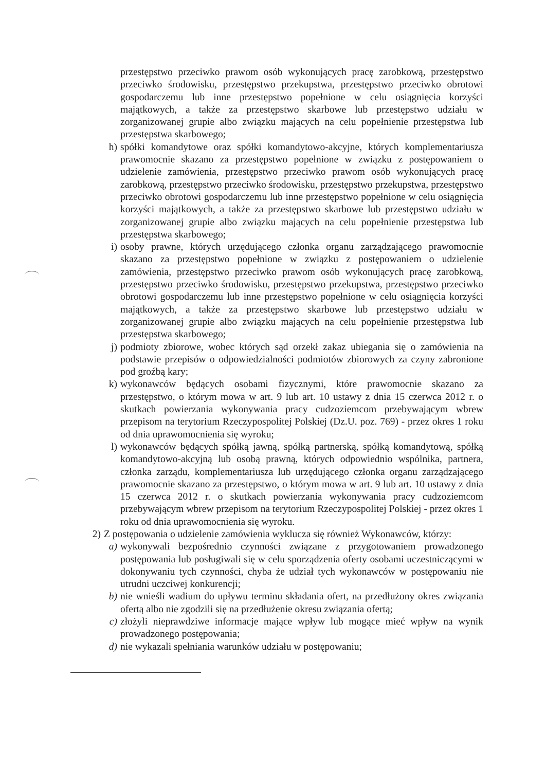przestępstwo przeciwko prawom osób wykonujących pracę zarobkową, przestępstwo przeciwko środowisku, przestępstwo przekupstwa, przestępstwo przeciwko obrotowi gospodarczemu lub inne przestępstwo popełnione w celu osiągnięcia korzyści majątkowych, a także za przestępstwo skarbowe lub przestępstwo udziału w zorganizowanej grupie albo związku mających na celu popełnienie przestępstwa lub przestępstwa skarbowego;
h) spółki komandytowe oraz spółki komandytowo-akcyjne, których komplementariusza prawomocnie skazano za przestępstwo popełnione w związku z postępowaniem o udzielenie zamówienia, przestępstwo przeciwko prawom osób wykonujących pracę zarobkową, przestępstwo przeciwko środowisku, przestępstwo przekupstwa, przestępstwo przeciwko obrotowi gospodarczemu lub inne przestępstwo popełnione w celu osiągnięcia korzyści majątkowych, a także za przestępstwo skarbowe lub przestępstwo udziału w zorganizowanej grupie albo związku mających na celu popełnienie przestępstwa lub przestępstwa skarbowego;
i) osoby prawne, których urzędującego członka organu zarządzającego prawomocnie skazano za przestępstwo popełnione w związku z postępowaniem o udzielenie zamówienia, przestępstwo przeciwko prawom osób wykonujących pracę zarobkową, przestępstwo przeciwko środowisku, przestępstwo przekupstwa, przestępstwo przeciwko obrotowi gospodarczemu lub inne przestępstwo popełnione w celu osiągnięcia korzyści majątkowych, a także za przestępstwo skarbowe lub przestępstwo udziału w zorganizowanej grupie albo związku mających na celu popełnienie przestępstwa lub przestępstwa skarbowego;
j) podmioty zbiorowe, wobec których sąd orzekł zakaz ubiegania się o zamówienia na podstawie przepisów o odpowiedzialności podmiotów zbiorowych za czyny zabronione pod groźbą kary;
k) wykonawców będących osobami fizycznymi, które prawomocnie skazano za przestępstwo, o którym mowa w art. 9 lub art. 10 ustawy z dnia 15 czerwca 2012 r. o skutkach powierzania wykonywania pracy cudzoziemcom przebywającym wbrew przepisom na terytorium Rzeczypospolitej Polskiej (Dz.U. poz. 769) - przez okres 1 roku od dnia uprawomocnienia się wyroku;
l) wykonawców będących spółką jawną, spółką partnerską, spółką komandytową, spółką komandytowo-akcyjną lub osobą prawną, których odpowiednio wspólnika, partnera, członka zarządu, komplementariusza lub urzędującego członka organu zarządzającego prawomocnie skazano za przestępstwo, o którym mowa w art. 9 lub art. 10 ustawy z dnia 15 czerwca 2012 r. o skutkach powierzania wykonywania pracy cudzoziemcom przebywającym wbrew przepisom na terytorium Rzeczypospolitej Polskiej - przez okres 1 roku od dnia uprawomocnienia się wyroku.
2) Z postępowania o udzielenie zamówienia wyklucza się również Wykonawców, którzy:
a) wykonywali bezpośrednio czynności związane z przygotowaniem prowadzonego postępowania lub posługiwali się w celu sporządzenia oferty osobami uczestniczącymi w dokonywaniu tych czynności, chyba że udział tych wykonawców w postępowaniu nie utrudni uczciwej konkurencji;
b) nie wnieśli wadium do upływu terminu składania ofert, na przedłużony okres związania ofertą albo nie zgodzili się na przedłużenie okresu związania ofertą;
c) złożyli nieprawdziwe informacje mające wpływ lub mogące mieć wpływ na wynik prowadzonego postępowania;
d) nie wykazali spełniania warunków udziału w postępowaniu;